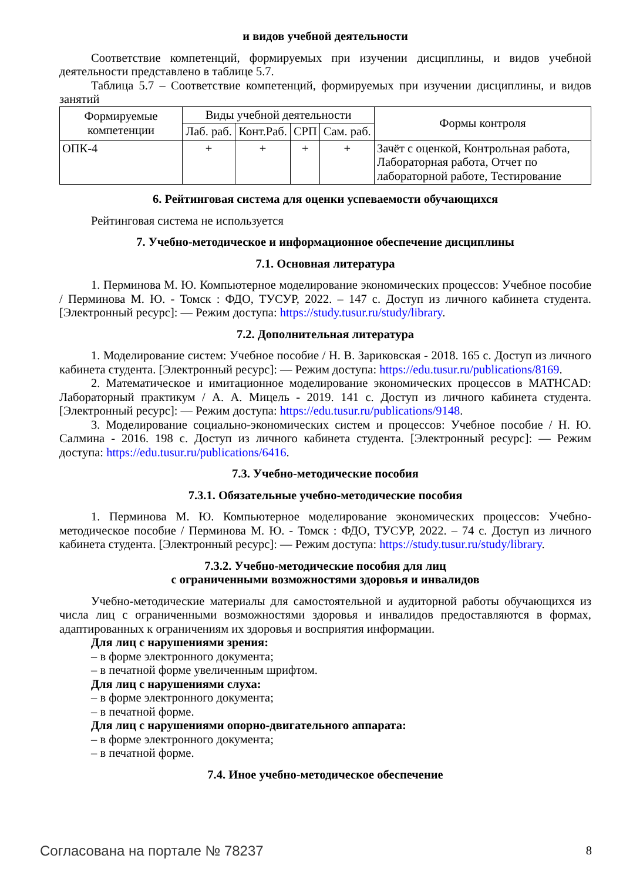и видов учебной деятельности
Соответствие компетенций, формируемых при изучении дисциплины, и видов учебной деятельности представлено в таблице 5.7.
Таблица 5.7 – Соответствие компетенций, формируемых при изучении дисциплины, и видов занятий
| Формируемые компетенции | Виды учебной деятельности | | | | Формы контроля |
| --- | --- | --- | --- | --- | --- |
| | Лаб. раб. | Конт.Раб. | СРП | Сам. раб. | |
| ОПК-4 | + | + | + | + | Зачёт с оценкой, Контрольная работа, Лабораторная работа, Отчет по лабораторной работе, Тестирование |
6. Рейтинговая система для оценки успеваемости обучающихся
Рейтинговая система не используется
7. Учебно-методическое и информационное обеспечение дисциплины
7.1. Основная литература
1. Перминова М. Ю. Компьютерное моделирование экономических процессов: Учебное пособие / Перминова М. Ю. - Томск : ФДО, ТУСУР, 2022. – 147 с. Доступ из личного кабинета студента. [Электронный ресурс]: — Режим доступа: https://study.tusur.ru/study/library.
7.2. Дополнительная литература
1. Моделирование систем: Учебное пособие / Н. В. Зариковская - 2018. 165 с. Доступ из личного кабинета студента. [Электронный ресурс]: — Режим доступа: https://edu.tusur.ru/publications/8169.
2. Математическое и имитационное моделирование экономических процессов в MATHCAD: Лабораторный практикум / А. А. Мицель - 2019. 141 с. Доступ из личного кабинета студента. [Электронный ресурс]: — Режим доступа: https://edu.tusur.ru/publications/9148.
3. Моделирование социально-экономических систем и процессов: Учебное пособие / Н. Ю. Салмина - 2016. 198 с. Доступ из личного кабинета студента. [Электронный ресурс]: — Режим доступа: https://edu.tusur.ru/publications/6416.
7.3. Учебно-методические пособия
7.3.1. Обязательные учебно-методические пособия
1. Перминова М. Ю. Компьютерное моделирование экономических процессов: Учебно-методическое пособие / Перминова М. Ю. - Томск : ФДО, ТУСУР, 2022. – 74 с. Доступ из личного кабинета студента. [Электронный ресурс]: — Режим доступа: https://study.tusur.ru/study/library.
7.3.2. Учебно-методические пособия для лиц
с ограниченными возможностями здоровья и инвалидов
Учебно-методические материалы для самостоятельной и аудиторной работы обучающихся из числа лиц с ограниченными возможностями здоровья и инвалидов предоставляются в формах, адаптированных к ограничениям их здоровья и восприятия информации.
Для лиц с нарушениями зрения:
– в форме электронного документа;
– в печатной форме увеличенным шрифтом.
Для лиц с нарушениями слуха:
– в форме электронного документа;
– в печатной форме.
Для лиц с нарушениями опорно-двигательного аппарата:
– в форме электронного документа;
– в печатной форме.
7.4. Иное учебно-методическое обеспечение
Согласована на портале № 78237 8